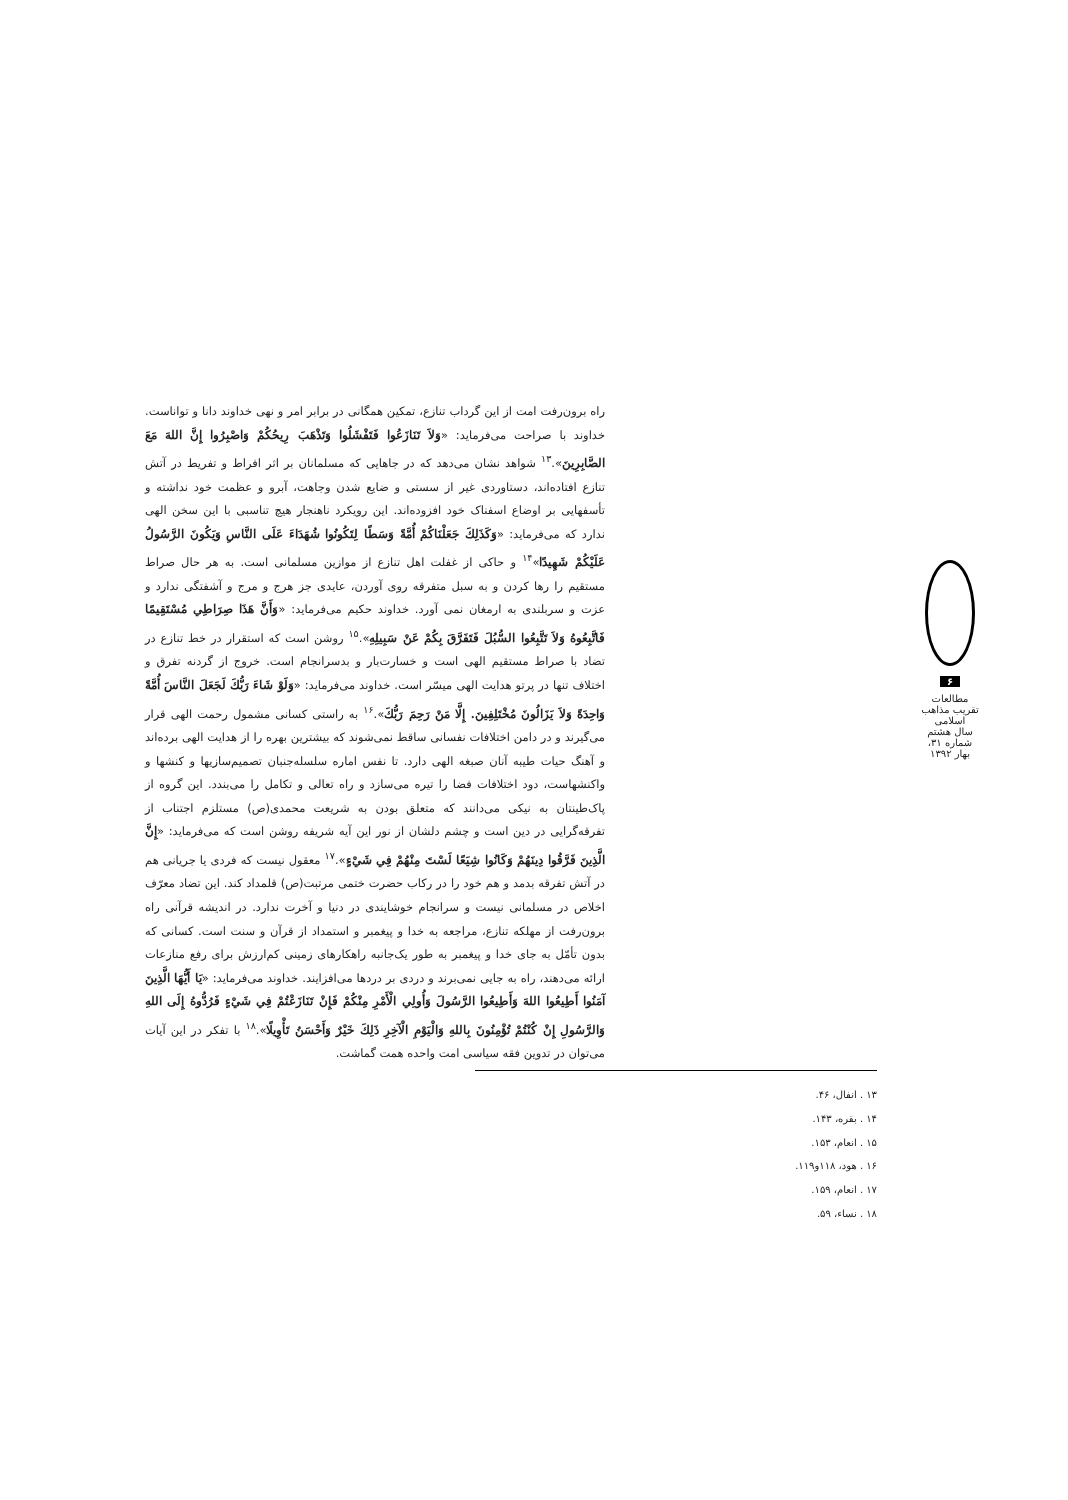راه برون‌رفت امت از این گرداب تنازع، تمکین همگانی در برابر امر و نهی خداوند دانا و تواناست. خداوند با صراحت می‌فرماید: «وَلاَ تَنَازَعُوا فَتَفْشَلُوا وَتَذْهَبَ رِيحُكُمْ وَاصْبِرُوا إِنَّ اللهَ مَعَ الصَّابِرِينَ».<sup>۱۳</sup> شواهد نشان می‌دهد که در جاهایی که مسلمانان بر اثر افراط و تفریط در آتش تنازع افتاده‌اند، دستاوردی غیر از سستی و ضایع شدن وجاهت، آبرو و عظمت خود نداشته و تأسفهایی بر اوضاع اسفناک خود افزوده‌اند. این رویکرد ناهنجار هیچ تناسبی با این سخن الهی ندارد که می‌فرماید: «وَكَذَلِكَ جَعَلْنَاكُمْ أُمَّةً وَسَطًا لِتَكُونُوا شُهَدَاءَ عَلَى النَّاسِ وَيَكُونَ الرَّسُولُ عَلَيْكُمْ شَهِيدًا»<sup>۱۴</sup> و حاکی از غفلت اهل تنازع از موازین مسلمانی است. به هر حال صراط مستقیم را رها کردن و به سبل متفرقه روی آوردن، عایدی جز هرج و مرج و آشفتگی ندارد و عزت و سربلندی به ارمغان نمی آورد. خداوند حکیم می‌فرماید: «وَأَنَّ هَذَا صِرَاطِي مُسْتَقِيمًا فَاتَّبِعُوهُ وَلاَ تَتَّبِعُوا السُّبُلَ فَتَفَرَّقَ بِكُمْ عَنْ سَبِيلِهِ».<sup>۱۵</sup> روشن است که استقرار در خط تنازع در تضاد با صراط مستقیم الهی است و خسارت‌بار و بدسرانجام است. خروج از گردنه تفرق و اختلاف تنها در پرتو هدایت الهی میسّر است. خداوند می‌فرماید: «وَلَوْ شَاءَ رَبُّكَ لَجَعَلَ النَّاسَ أُمَّةً وَاحِدَةً وَلاَ يَزَالُونَ مُخْتَلِفِينَ. إِلَّا مَنْ رَحِمَ رَبُّكَ».<sup>۱۶</sup> به راستی کسانی مشمول رحمت الهی قرار می‌گیرند و در دامن اختلافات نفسانی ساقط نمی‌شوند که بیشترین بهره را از هدایت الهی برده‌اند و آهنگ حیات طیبه آنان صبغه الهی دارد. تا نفس اماره سلسله‌جنبان تصمیم‌سازیها و کنشها و واکنشهاست، دود اختلافات فضا را تیره می‌سازد و راه تعالی و تکامل را می‌بندد. این گروه از پاک‌طینتان به نیکی می‌دانند که متعلق بودن به شریعت محمدی(ص) مستلزم اجتناب از تفرقه‌گرایی در دین است و چشم دلشان از نور این آیه شریفه روشن است که می‌فرماید: «إِنَّ الَّذِينَ فَرَّقُوا دِينَهُمْ وَكَانُوا شِيَعًا لَسْتَ مِنْهُمْ فِي شَيْءٍ».<sup>۱۷</sup> معقول نیست که فردی یا جریانی هم در آتش تفرقه بدمد و هم خود را در رکاب حضرت ختمی مرتبت(ص) قلمداد کند. این تضاد معرّف اخلاص در مسلمانی نیست و سرانجام خوشایندی در دنیا و آخرت ندارد. در اندیشه قرآنی راه برون‌رفت از مهلکه تنازع، مراجعه به خدا و پیغمبر و استمداد از قرآن و سنت است. کسانی که بدون تأمّل به جای خدا و پیغمبر به طور یک‌جانبه راهکارهای زمینی کم‌ارزش برای رفع منازعات ارائه می‌دهند، راه به جایی نمی‌برند و دردی بر دردها می‌افزایند. خداوند می‌فرماید: «يَا أَيُّهَا الَّذِينَ آمَنُوا أَطِيعُوا اللهَ وَأَطِيعُوا الرَّسُولَ وَأُولِي الْأَمْرِ مِنْكُمْ فَإِنْ تَنَازَعْتُمْ فِي شَيْءٍ فَرُدُّوهُ إِلَى اللهِ وَالرَّسُولِ إِنْ كُنْتُمْ تُؤْمِنُونَ بِاللهِ وَالْيَوْمِ الْآخِرِ ذَلِكَ خَيْرٌ وَأَحْسَنُ تَأْوِيلًا».<sup>۱۸</sup> با تفکر در این آیات می‌توان در تدوین فقه سیاسی امت واحده همت گماشت.
۱۳ . انفال، ۴۶.
۱۴ . بقره، ۱۴۳.
۱۵ . انعام، ۱۵۳.
۱۶ . هود، ۱۱۸و۱۱۹.
۱۷ . انعام، ۱۵۹.
۱۸ . نساء، ۵۹.
۶
مطالعات تقریب مذاهب اسلامی
سال هشتم
شماره ۳۱، بهار ۱۳۹۲